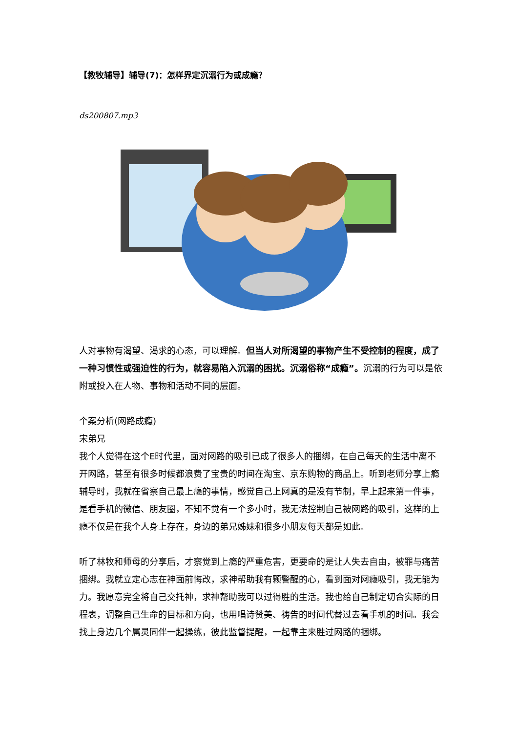【教牧辅导】辅导(7)：怎样界定沉溺行为或成瘾？
ds200807.mp3
人对事物有渴望、渴求的心态，可以理解。但当人对所渴望的事物产生不受控制的程度，成了一种习惯性或强迫性的行为，就容易陷入沉溺的困扰。沉溺俗称“成瘾”。沉溺的行为可以是依附或投入在人物、事物和活动不同的层面。
个案分析(网路成瘾)
宋弟兄
我个人觉得在这个E时代里，面对网路的吸引已成了很多人的捆绑，在自己每天的生活中离不开网路，甚至有很多时候都浪费了宝贵的时间在淘宝、京东购物的商品上。听到老师分享上瘾辅导时，我就在省察自己最上瘾的事情，感觉自己上网真的是没有节制，早上起来第一件事，是看手机的微信、朋友圈，不知不觉有一个多小时，我无法控制自己被网路的吸引，这样的上瘾不仅是在我个人身上存在，身边的弟兄姊妹和很多小朋友每天都是如此。
听了林牧和师母的分享后，才察觉到上瘾的严重危害，更要命的是让人失去自由，被罪与痛苦捆绑。我就立定心志在神面前悔改，求神帮助我有颗警醒的心，看到面对网瘾吸引，我无能为力。我愿意完全将自己交托神，求神帮助我可以过得胜的生活。我也给自己制定切合实际的日程表，调整自己生命的目标和方向，也用唱诗赞美、祷告的时间代替过去看手机的时间。我会找上身边几个属灵同伴一起操练，彼此监督提醒，一起靠主来胜过网路的捆绑。